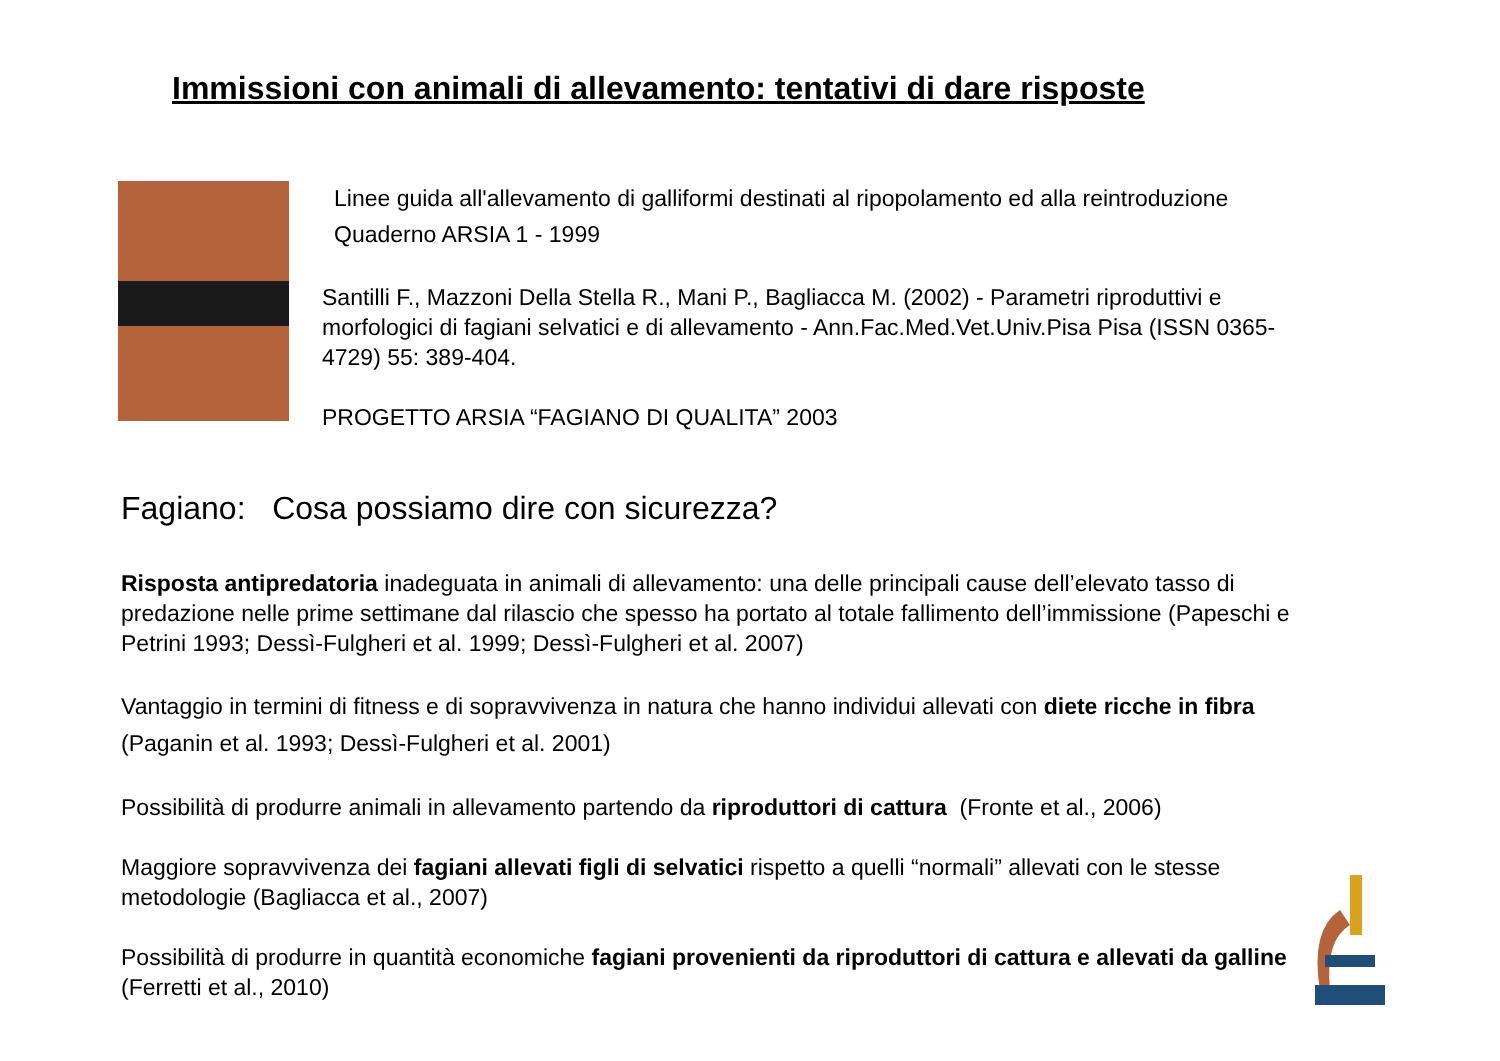Immissioni con animali di allevamento: tentativi di dare risposte
Linee guida all'allevamento di galliformi destinati al ripopolamento ed alla reintroduzione
Quaderno ARSIA 1 - 1999
Santilli F., Mazzoni Della Stella R., Mani P., Bagliacca M. (2002) - Parametri riproduttivi e morfologici di fagiani selvatici e di allevamento - Ann.Fac.Med.Vet.Univ.Pisa Pisa (ISSN 0365-4729) 55: 389-404.
PROGETTO ARSIA “FAGIANO DI QUALITA” 2003
Fagiano: Cosa possiamo dire con sicurezza?
Risposta antipredatoria inadeguata in animali di allevamento: una delle principali cause dell’elevato tasso di predazione nelle prime settimane dal rilascio che spesso ha portato al totale fallimento dell’immissione (Papeschi e Petrini 1993; Dessì-Fulgheri et al. 1999; Dessì-Fulgheri et al. 2007)
Vantaggio in termini di fitness e di sopravvivenza in natura che hanno individui allevati con diete ricche in fibra (Paganin et al. 1993; Dessì-Fulgheri et al. 2001)
Possibilità di produrre animali in allevamento partendo da riproduttori di cattura (Fronte et al., 2006)
Maggiore sopravvivenza dei fagiani allevati figli di selvatici rispetto a quelli “normali” allevati con le stesse metodologie (Bagliacca et al., 2007)
Possibilità di produrre in quantità economiche fagiani provenienti da riproduttori di cattura e allevati da galline (Ferretti et al., 2010)